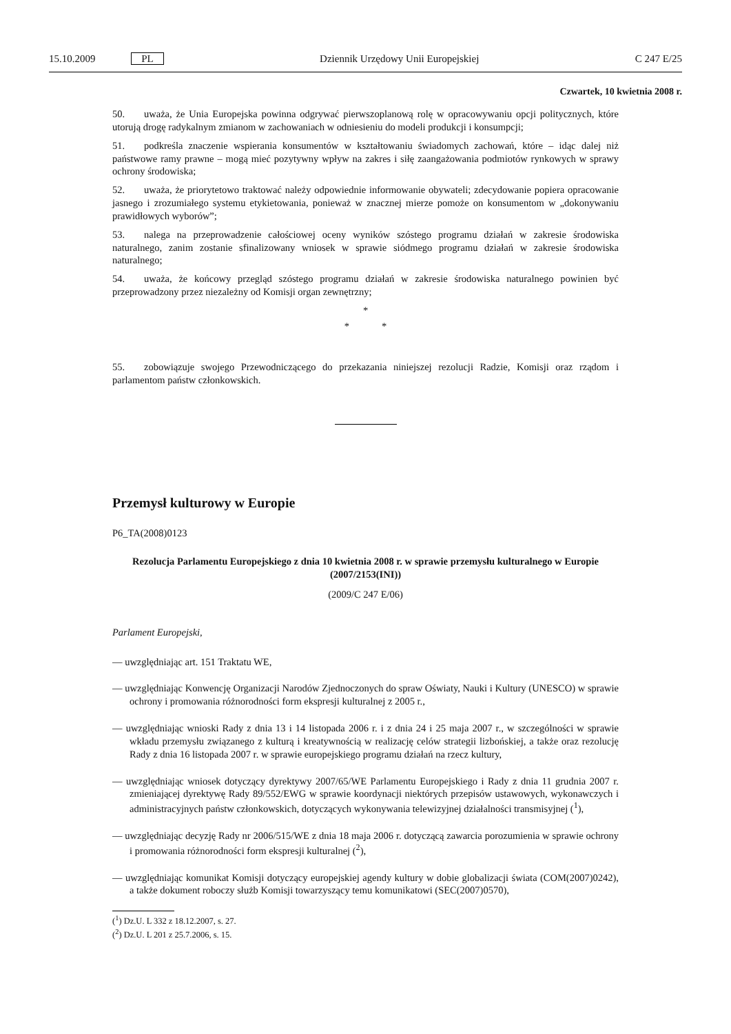15.10.2009 PL Dziennik Urzędowy Unii Europejskiej C 247 E/25
Czwartek, 10 kwietnia 2008 r.
50. uważa, że Unia Europejska powinna odgrywać pierwszoplanową rolę w opracowywaniu opcji politycznych, które utorują drogę radykalnym zmianom w zachowaniach w odniesieniu do modeli produkcji i konsumpcji;
51. podkreśla znaczenie wspierania konsumentów w kształtowaniu świadomych zachowań, które – idąc dalej niż państwowe ramy prawne – mogą mieć pozytywny wpływ na zakres i siłę zaangażowania podmiotów rynkowych w sprawy ochrony środowiska;
52. uważa, że priorytetowo traktować należy odpowiednie informowanie obywateli; zdecydowanie popiera opracowanie jasnego i zrozumiałego systemu etykietowania, ponieważ w znacznej mierze pomoże on konsumentom w „dokonywaniu prawidłowych wyborów”;
53. nalega na przeprowadzenie całościowej oceny wyników szóstego programu działań w zakresie środowiska naturalnego, zanim zostanie sfinalizowany wniosek w sprawie siódmego programu działań w zakresie środowiska naturalnego;
54. uważa, że końcowy przegląd szóstego programu działań w zakresie środowiska naturalnego powinien być przeprowadzony przez niezależny od Komisji organ zewnętrzny;
*
* *
55. zobowiązuje swojego Przewodniczącego do przekazania niniejszej rezolucji Radzie, Komisji oraz rządom i parlamentom państw członkowskich.
Przemysł kulturowy w Europie
P6_TA(2008)0123
Rezolucja Parlamentu Europejskiego z dnia 10 kwietnia 2008 r. w sprawie przemysłu kulturalnego w Europie (2007/2153(INI))
(2009/C 247 E/06)
Parlament Europejski,
— uwzględniając art. 151 Traktatu WE,
— uwzględniając Konwencję Organizacji Narodów Zjednoczonych do spraw Oświaty, Nauki i Kultury (UNESCO) w sprawie ochrony i promowania różnorodności form ekspresji kulturalnej z 2005 r.,
— uwzględniając wnioski Rady z dnia 13 i 14 listopada 2006 r. i z dnia 24 i 25 maja 2007 r., w szczególności w sprawie wkładu przemysłu związanego z kulturą i kreatywnością w realizację celów strategii lizbońskiej, a także oraz rezolucję Rady z dnia 16 listopada 2007 r. w sprawie europejskiego programu działań na rzecz kultury,
— uwzględniając wniosek dotyczący dyrektywy 2007/65/WE Parlamentu Europejskiego i Rady z dnia 11 grudnia 2007 r. zmieniającej dyrektywę Rady 89/552/EWG w sprawie koordynacji niektórych przepisów ustawowych, wykonawczych i administracyjnych państw członkowskich, dotyczących wykonywania telewizyjnej działalności transmisyjnej (<sup>1</sup>),
— uwzględniając decyzję Rady nr 2006/515/WE z dnia 18 maja 2006 r. dotyczącą zawarcia porozumienia w sprawie ochrony i promowania różnorodności form ekspresji kulturalnej (<sup>2</sup>),
— uwzględniając komunikat Komisji dotyczący europejskiej agendy kultury w dobie globalizacji świata (COM(2007)0242), a także dokument roboczy służb Komisji towarzyszący temu komunikatowi (SEC(2007)0570),
(<sup>1</sup>) Dz.U. L 332 z 18.12.2007, s. 27.
(<sup>2</sup>) Dz.U. L 201 z 25.7.2006, s. 15.